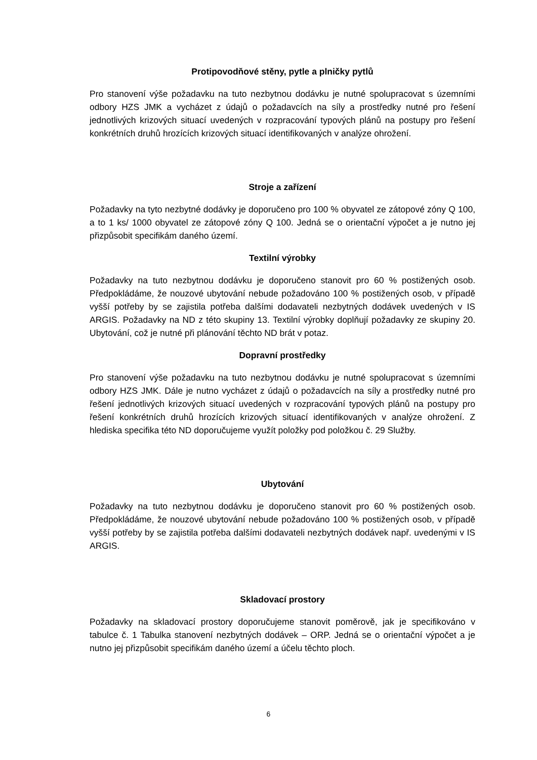Protipovodňové stěny, pytle a plničky pytlů
Pro stanovení výše požadavku na tuto nezbytnou dodávku je nutné spolupracovat s územními odbory HZS JMK a vycházet z údajů o požadavcích na síly a prostředky nutné pro řešení jednotlivých krizových situací uvedených v rozpracování typových plánů na postupy pro řešení konkrétních druhů hrozících krizových situací identifikovaných v analýze ohrožení.
Stroje a zařízení
Požadavky na tyto nezbytné dodávky je doporučeno pro 100 % obyvatel ze zátopové zóny Q 100, a to 1 ks/ 1000 obyvatel ze zátopové zóny Q 100. Jedná se o orientační výpočet a je nutno jej přizpůsobit specifikám daného území.
Textilní výrobky
Požadavky na tuto nezbytnou dodávku je doporučeno stanovit pro 60 % postižených osob. Předpokládáme, že nouzové ubytování nebude požadováno 100 % postižených osob, v případě vyšší potřeby by se zajistila potřeba dalšími dodavateli nezbytných dodávek uvedených v IS ARGIS. Požadavky na ND z této skupiny 13. Textilní výrobky doplňují požadavky ze skupiny 20. Ubytování, což je nutné při plánování těchto ND brát v potaz.
Dopravní prostředky
Pro stanovení výše požadavku na tuto nezbytnou dodávku je nutné spolupracovat s územními odbory HZS JMK. Dále je nutno vycházet z údajů o požadavcích na síly a prostředky nutné pro řešení jednotlivých krizových situací uvedených v rozpracování typových plánů na postupy pro řešení konkrétních druhů hrozících krizových situací identifikovaných v analýze ohrožení. Z hlediska specifika této ND doporučujeme využít položky pod položkou č. 29 Služby.
Ubytování
Požadavky na tuto nezbytnou dodávku je doporučeno stanovit pro 60 % postižených osob. Předpokládáme, že nouzové ubytování nebude požadováno 100 % postižených osob, v případě vyšší potřeby by se zajistila potřeba dalšími dodavateli nezbytných dodávek např. uvedenými v IS ARGIS.
Skladovací prostory
Požadavky na skladovací prostory doporučujeme stanovit poměrově, jak je specifikováno v tabulce č. 1 Tabulka stanovení nezbytných dodávek – ORP. Jedná se o orientační výpočet a je nutno jej přizpůsobit specifikám daného území a účelu těchto ploch.
6